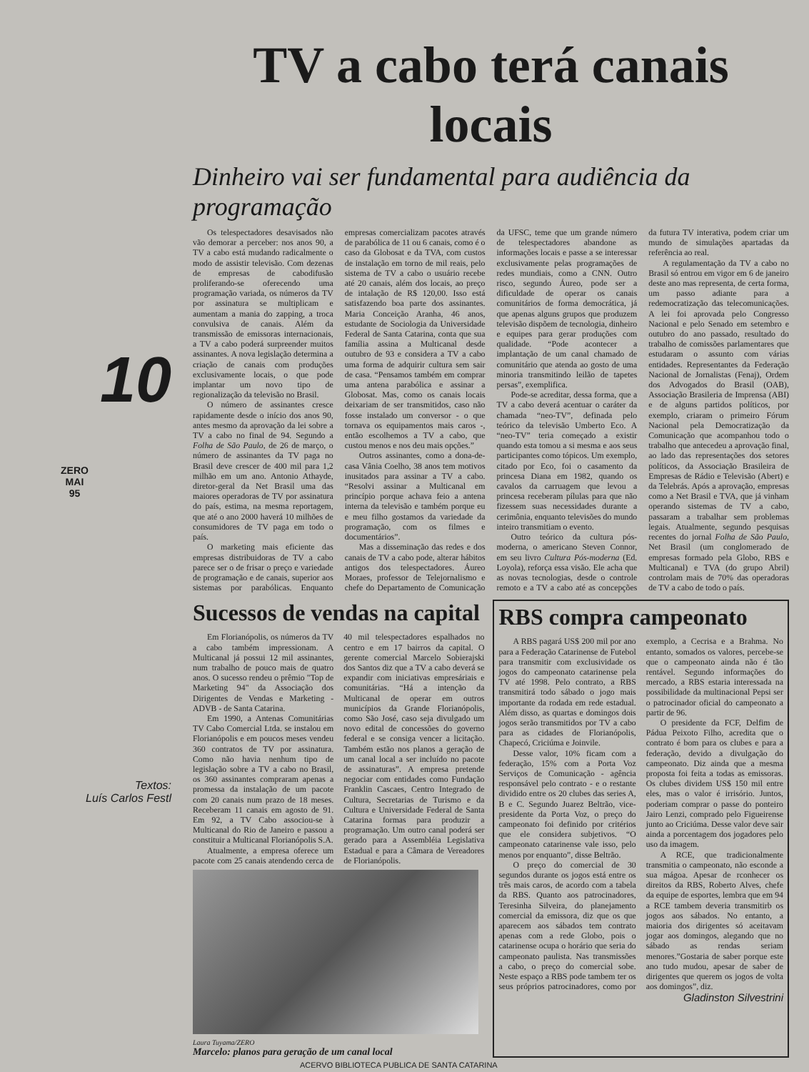10
ZERO
MAI
95
Textos:
Luís Carlos Festl
TV a cabo terá canais locais
Dinheiro vai ser fundamental para audiência da programação
Os telespectadores desavisados não vão demorar a perceber: nos anos 90, a TV a cabo está mudando radicalmente o modo de assistir televisão. Com dezenas de empresas de cabodifusão proliferando-se oferecendo uma programação variada, os números da TV por assinatura se multiplicam e aumentam a mania do zapping, a troca convulsiva de canais. Além da transmissão de emissoras internacionais, a TV a cabo poderá surpreender muitos assinantes. A nova legislação determina a criação de canais com produções exclusivamente locais, o que pode implantar um novo tipo de regionalização da televisão no Brasil.
O número de assinantes cresce rapidamente desde o início dos anos 90, antes mesmo da aprovação da lei sobre a TV a cabo no final de 94. Segundo a Folha de São Paulo, de 26 de março, o número de assinantes da TV paga no Brasil deve crescer de 400 mil para 1,2 milhão em um ano. Antonio Athayde, diretor-geral da Net Brasil uma das maiores operadoras de TV por assinatura do país, estima, na mesma reportagem, que até o ano 2000 haverá 10 milhões de consumidores de TV paga em todo o país.
O marketing mais eficiente das empresas distribuidoras de TV a cabo parece ser o de frisar o preço e variedade de programação e de canais, superior aos sistemas por parabólicas. Enquanto empresas comercializam pacotes através de parabólica de 11 ou 6 canais, como é o caso da Globosat e da TVA, com custos de instalação em torno de mil reais, pelo sistema de TV a cabo o usuário recebe até 20 canais, além dos locais, ao preço de intalação de R$ 120,00. Isso está satisfazendo boa parte dos assinantes. Maria Conceição Aranha, 46 anos, estudante de Sociologia da Universidade Federal de Santa Catarina, conta que sua família assina a Multicanal desde outubro de 93 e considera a TV a cabo uma forma de adquirir cultura sem sair de casa. “Pensamos também em comprar uma antena parabólica e assinar a Globosat. Mas, como os canais locais deixariam de ser transmitidos, caso não fosse instalado um conversor - o que tornava os equipamentos mais caros -, então escolhemos a TV a cabo, que custou menos e nos deu mais opções.”
Outros assinantes, como a dona-de-casa Vânia Coelho, 38 anos tem motivos inusitados para assinar a TV a cabo. “Resolvi assinar a Multicanal em princípio porque achava feio a antena interna da televisão e também porque eu e meu filho gostamos da variedade da programação, com os filmes e documentários”.
Mas a disseminação das redes e dos canais de TV a cabo pode, alterar hábitos antigos dos telespectadores. Áureo Moraes, professor de Telejornalismo e chefe do Departamento de Comunicação da UFSC, teme que um grande número de telespectadores abandone as informações locais e passe a se interessar exclusivamente pelas programações de redes mundiais, como a CNN. Outro risco, segundo Áureo, pode ser a dificuldade de operar os canais comunitários de forma democrática, já que apenas alguns grupos que produzem televisão dispõem de tecnologia, dinheiro e equipes para gerar produções com qualidade. “Pode acontecer a implantação de um canal chamado de comunitário que atenda ao gosto de uma minoria transmitindo leilão de tapetes persas”, exemplifica.
Pode-se acreditar, dessa forma, que a TV a cabo deverá acentuar o caráter da chamada “neo-TV”, definada pelo teórico da televisão Umberto Eco. A “neo-TV” teria começado a existir quando esta tomou a si mesma e aos seus participantes como tópicos. Um exemplo, citado por Eco, foi o casamento da princesa Diana em 1982, quando os cavalos da carruagem que levou a princesa receberam pílulas para que não fizessem suas necessidades durante a cerimônia, enquanto televisões do mundo inteiro transmitiam o evento.
Outro teórico da cultura pós-moderna, o americano Steven Connor, em seu livro Cultura Pós-moderna (Ed. Loyola), reforça essa visão. Ele acha que as novas tecnologias, desde o controle remoto e a TV a cabo até as concepções da futura TV interativa, podem criar um mundo de simulações apartadas da referência ao real.
A regulamentação da TV a cabo no Brasil só entrou em vigor em 6 de janeiro deste ano mas representa, de certa forma, um passo adiante para a redemocratização das telecomunicações. A lei foi aprovada pelo Congresso Nacional e pelo Senado em setembro e outubro do ano passado, resultado do trabalho de comissões parlamentares que estudaram o assunto com várias entidades. Representantes da Federação Nacional de Jornalistas (Fenaj), Ordem dos Advogados do Brasil (OAB), Associação Brasileria de Imprensa (ABI) e de alguns partidos políticos, por exemplo, criaram o primeiro Fórum Nacional pela Democratização da Comunicação que acompanhou todo o trabalho que antecedeu a aprovação final, ao lado das representações dos setores políticos, da Associação Brasileira de Empresas de Rádio e Televisão (Abert) e da Telebrás. Após a aprovação, empresas como a Net Brasil e TVA, que já vinham operando sistemas de TV a cabo, passaram a trabalhar sem problemas legais. Atualmente, segundo pesquisas recentes do jornal Folha de São Paulo, Net Brasil (um conglomerado de empresas formado pela Globo, RBS e Multicanal) e TVA (do grupo Abril) controlam mais de 70% das operadoras de TV a cabo de todo o país.
Sucessos de vendas na capital
Em Florianópolis, os números da TV a cabo também impressionam. A Multicanal já possui 12 mil assinantes, num trabalho de pouco mais de quatro anos. O sucesso rendeu o prêmio "Top de Marketing 94" da Associação dos Dirigentes de Vendas e Marketing - ADVB - de Santa Catarina.
Em 1990, a Antenas Comunitárias TV Cabo Comercial Ltda. se instalou em Florianópolis e em poucos meses vendeu 360 contratos de TV por assinatura. Como não havia nenhum tipo de legislação sobre a TV a cabo no Brasil, os 360 assinantes compraram apenas a promessa da instalação de um pacote com 20 canais num prazo de 18 meses. Receberam 11 canais em agosto de 91. Em 92, a TV Cabo associou-se à Multicanal do Rio de Janeiro e passou a constituir a Multicanal Florianópolis S.A.
Atualmente, a empresa oferece um pacote com 25 canais atendendo cerca de 40 mil telespectadores espalhados no centro e em 17 bairros da capital. O gerente comercial Marcelo Sobierajski dos Santos diz que a TV a cabo deverá se expandir com iniciativas empresáriais e comunitárias. “Há a intenção da Multicanal de operar em outros municípios da Grande Florianópolis, como São José, caso seja divulgado um novo edital de concessões do governo federal e se consiga vencer a licitação. Também estão nos planos a geração de um canal local a ser incluído no pacote de assinaturas”. A empresa pretende negociar com entidades como Fundação Franklin Cascaes, Centro Integrado de Cultura, Secretarias de Turismo e da Cultura e Universidade Federal de Santa Catarina formas para produzir a programação. Um outro canal poderá ser gerado para a Assembléia Legislativa Estadual e para a Câmara de Vereadores de Florianópolis.
Laura Tuyama/ZERO
Marcelo: planos para geração de um canal local
RBS compra campeonato
A RBS pagará US$ 200 mil por ano para a Federação Catarinense de Futebol para transmitir com exclusividade os jogos do campeonato catarinense pela TV até 1998. Pelo contrato, a RBS transmitirá todo sábado o jogo mais importante da rodada em rede estadual. Além disso, as quartas e domingos dois jogos serão transmitidos por TV a cabo para as cidades de Florianópolis, Chapecó, Criciúma e Joinvile.
Desse valor, 10% ficam com a federação, 15% com a Porta Voz Serviços de Comunicação - agência responsável pelo contrato - e o restante dividido entre os 20 clubes das series A, B e C. Segundo Juarez Beltrão, vice-presidente da Porta Voz, o preço do campeonato foi definido por critérios que ele considera subjetivos. “O campeonato catarinense vale isso, pelo menos por enquanto”, disse Beltrão.
O preço do comercial de 30 segundos durante os jogos está entre os três mais caros, de acordo com a tabela da RBS. Quanto aos patrocinadores, Teresinha Silveira, do planejamento comercial da emissora, diz que os que aparecem aos sábados tem contrato apenas com a rede Globo, pois o catarinense ocupa o horário que seria do campeonato paulista. Nas transmissões a cabo, o preço do comercial sobe. Neste espaço a RBS pode tambem ter os seus próprios patrocinadores, como por exemplo, a Cecrisa e a Brahma. No entanto, somados os valores, percebe-se que o campeonato ainda não é tão rentável. Segundo informações do mercado, a RBS estaria interessada na possibilidade da multinacional Pepsi ser o patrocinador oficial do campeonato a partir de 96.
O presidente da FCF, Delfim de Pádua Peixoto Filho, acredita que o contrato é bom para os clubes e para a federação, devido a divulgação do campeonato. Diz ainda que a mesma proposta foi feita a todas as emissoras. Os clubes dividem US$ 150 mil entre eles, mas o valor é irrisório. Juntos, poderiam comprar o passe do ponteiro Jairo Lenzi, comprado pelo Figueirense junto ao Criciúma. Desse valor deve sair ainda a porcentagem dos jogadores pelo uso da imagem.
A RCE, que tradicionalmente transmitia o campeonato, não esconde a sua mágoa. Apesar de rconhecer os direitos da RBS, Roberto Alves, chefe da equipe de esportes, lembra que em 94 a RCE tambem deveria transmitirb os jogos aos sábados. No entanto, a maioria dos dirigentes só aceitavam jogar aos domingos, alegando que no sábado as rendas seriam menores.”Gostaria de saber porque este ano tudo mudou, apesar de saber de dirigentes que querem os jogos de volta aos domingos”, diz.
Gladinston Silvestrini
ACERVO BIBLIOTECA PUBLICA DE SANTA CATARINA